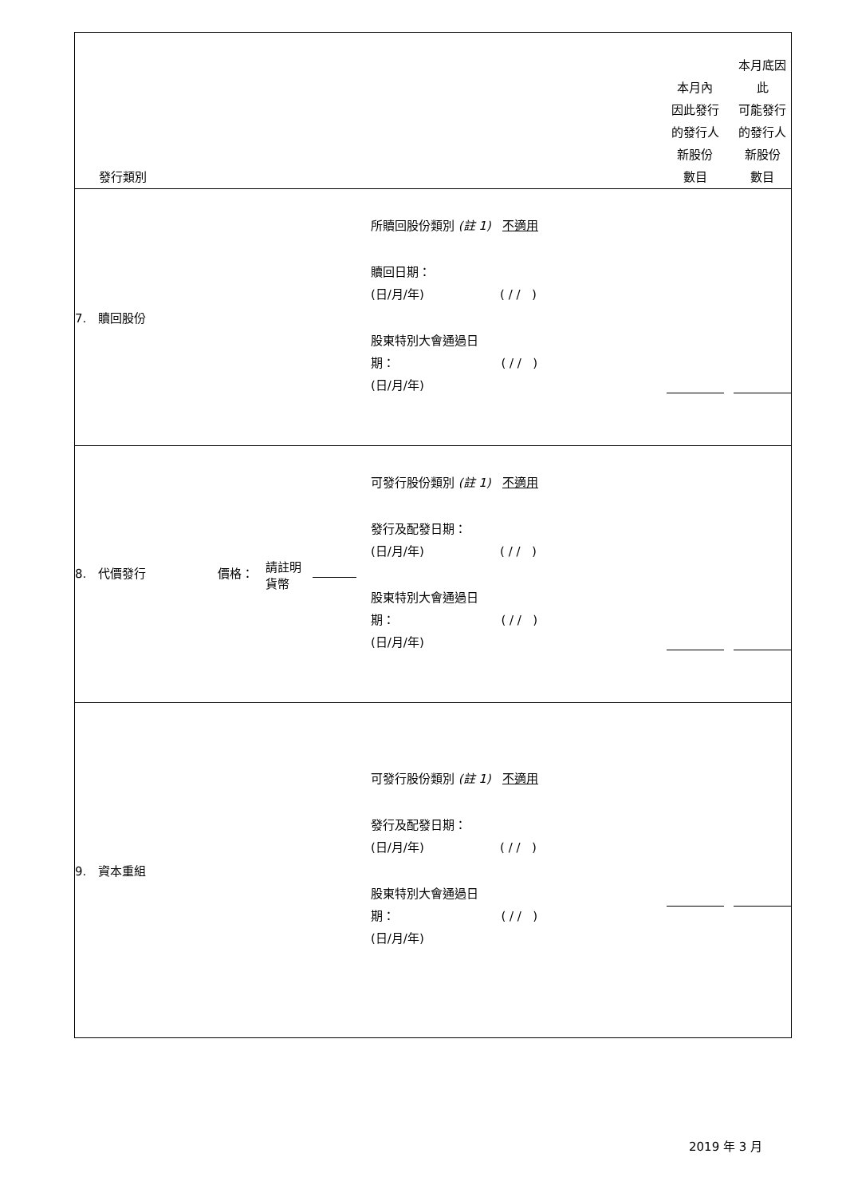| 發行類別 | | 本月內 因此發行 的發行人 新股份 數目 | 本月底因此 可能發行 的發行人 新股份 數目 |
| --- | --- | --- | --- |
| 7. 贖回股份 | 所贖回股份類別 (註 1) 不適用 贖回日期： (日/月/年) ( / / ) 股東特別大會通過日 期： ( / / ) (日/月/年) | | |
| 8. 代價發行 價格： 請註明 貨幣 | 可發行股份類別 (註 1) 不適用 發行及配發日期： (日/月/年) ( / / ) 股東特別大會通過日 期： ( / / ) (日/月/年) | | |
| 9. 資本重組 | 可發行股份類別 (註 1) 不適用 發行及配發日期： (日/月/年) ( / / ) 股東特別大會通過日 期： ( / / ) (日/月/年) | | |
2019 年 3 月